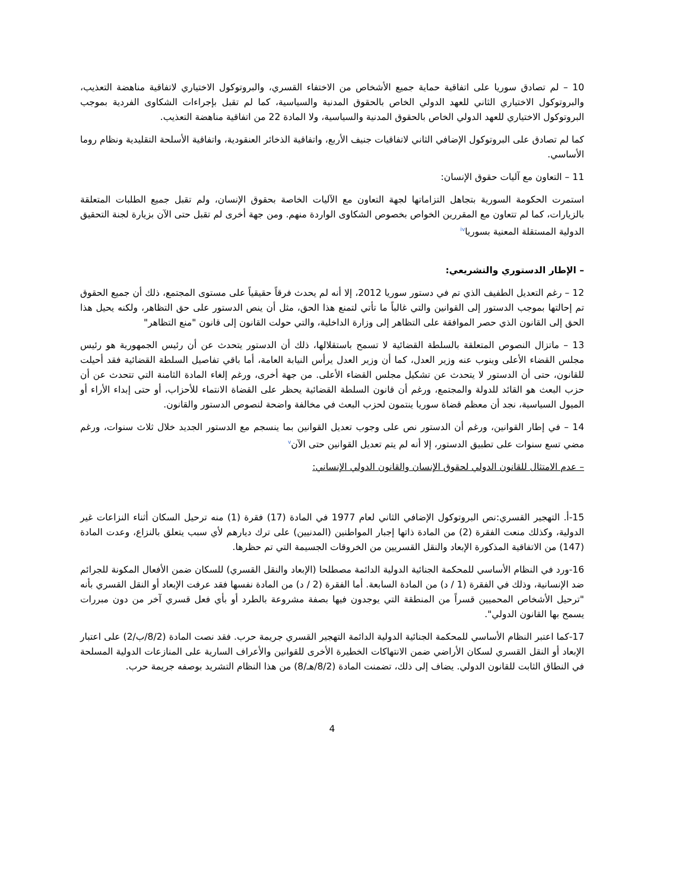10 – لم تصادق سوريا على اتفاقية حماية جميع الأشخاص من الاختفاء القسري، والبروتوكول الاختياري لاتفاقية مناهضة التعذيب، والبروتوكول الاختياري الثاني للعهد الدولي الخاص بالحقوق المدنية والسياسية، كما لم تقبل بإجراءات الشكاوى الفردية بموجب البروتوكول الاختياري للعهد الدولي الخاص بالحقوق المدنية والسياسية، ولا المادة 22 من اتفاقية مناهضة التعذيب.
كما لم تصادق على البروتوكول الإضافي الثاني لاتفاقيات جنيف الأربع، واتفاقية الذخائر العنقودية، واتفاقية الأسلحة التقليدية ونظام روما الأساسي.
11 – التعاون مع آليات حقوق الإنسان:
استمرت الحكومة السورية بتجاهل التزاماتها لجهة التعاون مع الآليات الخاصة بحقوق الإنسان، ولم تقبل جميع الطلبات المتعلقة بالزيارات، كما لم تتعاون مع المقررين الخواص بخصوص الشكاوى الواردة منهم. ومن جهة أخرى لم تقبل حتى الآن بزيارة لجنة التحقيق الدولية المستقلة المعنية بسوريا<sup>iv</sup>
– الإطار الدستوري والتشريعي:
12 – رغم التعديل الطفيف الذي تم في دستور سوريا 2012، إلا أنه لم يحدث فرقاً حقيقياً على مستوى المجتمع، ذلك أن جميع الحقوق تم إحالتها بموجب الدستور إلى القوانين والتي غالباً ما تأتي لتمنع هذا الحق، مثل أن ينص الدستور على حق التظاهر، ولكنه يحيل هذا الحق إلى القانون الذي حصر الموافقة على التظاهر إلى وزارة الداخلية، والتي حولت القانون إلى قانون "منع التظاهر"
13 – ماتزال النصوص المتعلقة بالسلطة القضائية لا تسمح باستقلالها، ذلك أن الدستور يتحدث عن أن رئيس الجمهورية هو رئيس مجلس القضاء الأعلى وينوب عنه وزير العدل، كما أن وزير العدل يرأس النيابة العامة، أما باقي تفاصيل السلطة القضائية فقد أحيلت للقانون، حتى أن الدستور لا يتحدث عن تشكيل مجلس القضاء الأعلى. من جهة أخرى، ورغم إلغاء المادة الثامنة التي تتحدث عن أن حزب البعث هو القائد للدولة والمجتمع، ورغم أن قانون السلطة القضائية يحظر على القضاة الانتماء للأحزاب، أو حتى إبداء الأراء أو الميول السياسية، نجد أن معظم قضاة سوريا ينتمون لحزب البعث في مخالفة واضحة لنصوص الدستور والقانون.
14 – في إطار القوانين، ورغم أن الدستور نص على وجوب تعديل القوانين بما ينسجم مع الدستور الجديد خلال ثلاث سنوات، ورغم مضي تسع سنوات على تطبيق الدستور، إلا أنه لم يتم تعديل القوانين حتى الآن<sup>v</sup>
– عدم الامتثال للقانون الدولي لحقوق الإنسان والقانون الدولي الإنساني:
15-أ. التهجير القسري:نص البروتوكول الإضافي الثاني لعام 1977 في المادة (17) فقرة (1) منه ترحيل السكان أثناء النزاعات غير الدولية، وكذلك منعت الفقرة (2) من المادة ذاتها إجبار المواطنين (المدنيين) على ترك ديارهم لأي سبب يتعلق بالنزاع، وعدت المادة (147) من الاتفاقية المذكورة الإبعاد والنقل القسريين من الخروقات الجسيمة التي تم حظرها.
16-ورد في النظام الأساسي للمحكمة الجنائية الدولية الدائمة مصطلحا (الإبعاد والنقل القسري) للسكان ضمن الأفعال المكونة للجرائم ضد الإنسانية، وذلك في الفقرة (1 / د) من المادة السابعة. أما الفقرة (2 / د) من المادة نفسها فقد عرفت الإبعاد أو النقل القسري بأنه "ترحيل الأشخاص المحميين قسراً من المنطقة التي يوجدون فيها بصفة مشروعة بالطرد أو بأي فعل قسري آخر من دون مبررات يسمح بها القانون الدولي".
17-كما اعتبر النظام الأساسي للمحكمة الجنائية الدولية الدائمة التهجير القسري جريمة حرب. فقد نصت المادة (8/2/ب/2) على اعتبار الإبعاد أو النقل القسري لسكان الأراضي ضمن الانتهاكات الخطيرة الأخرى للقوانين والأعراف السارية على المنازعات الدولية المسلحة في النطاق الثابت للقانون الدولي. يضاف إلى ذلك، تضمنت المادة (8/2/هـ/8) من هذا النظام التشريد بوصفه جريمة حرب.
4